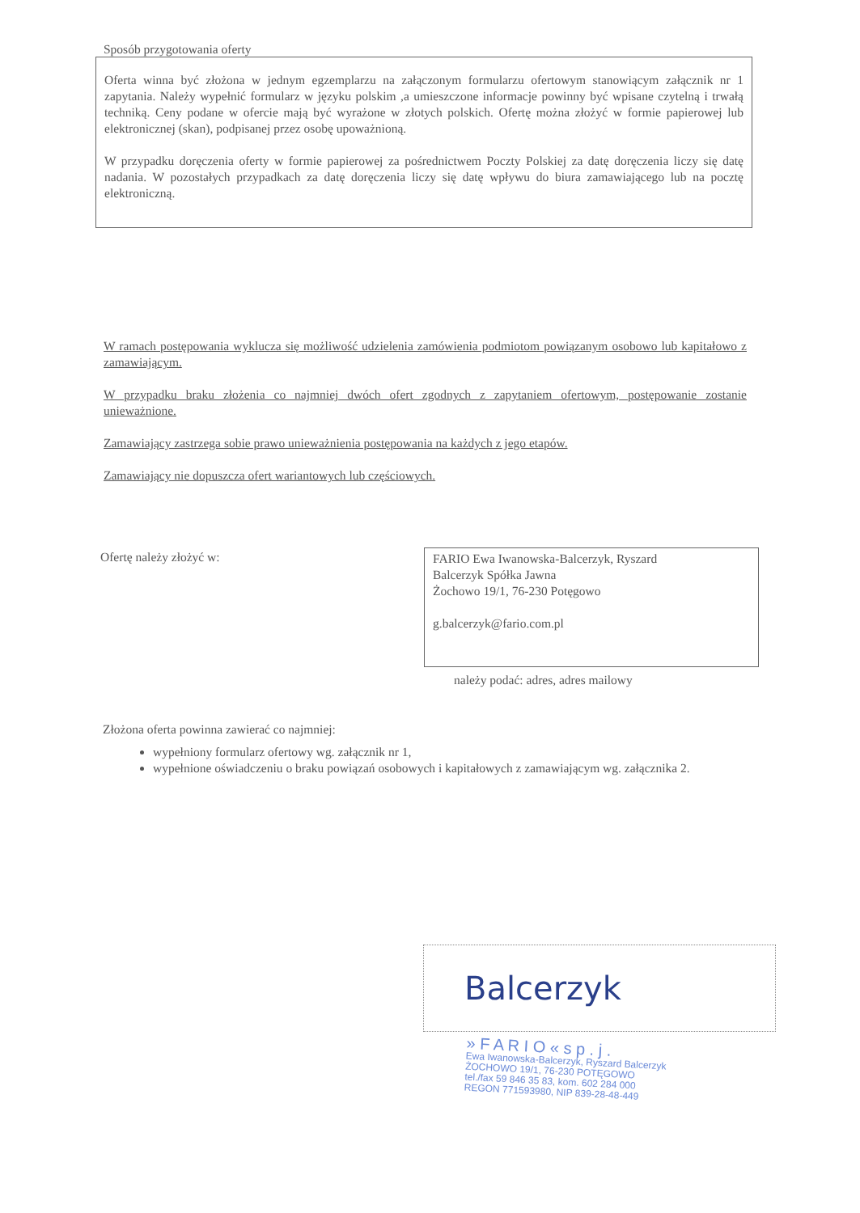Sposób przygotowania oferty
Oferta winna być złożona w jednym egzemplarzu na załączonym formularzu ofertowym stanowiącym załącznik nr 1 zapytania. Należy wypełnić formularz w języku polskim ,a umieszczone informacje powinny być wpisane czytelną i trwałą techniką. Ceny podane w ofercie mają być wyrażone w złotych polskich. Ofertę można złożyć w formie papierowej lub elektronicznej (skan), podpisanej przez osobę upoważnioną.
W przypadku doręczenia oferty w formie papierowej za pośrednictwem Poczty Polskiej za datę doręczenia liczy się datę nadania. W pozostałych przypadkach za datę doręczenia liczy się datę wpływu do biura zamawiającego lub na pocztę elektroniczną.
W ramach postępowania wyklucza się możliwość udzielenia zamówienia podmiotom powiązanym osobowo lub kapitałowo z zamawiającym.
W przypadku braku złożenia co najmniej dwóch ofert zgodnych z zapytaniem ofertowym, postępowanie zostanie unieważnione.
Zamawiający zastrzega sobie prawo unieważnienia postępowania na każdych z jego etapów.
Zamawiający nie dopuszcza ofert wariantowych lub częściowych.
Ofertę należy złożyć w:
FARIO Ewa Iwanowska-Balcerzyk, Ryszard
Balcerzyk Spółka Jawna
Żochowo 19/1, 76-230 Potęgowo
g.balcerzyk@fario.com.pl
należy podać: adres, adres mailowy
Złożona oferta powinna zawierać co najmniej:
wypełniony formularz ofertowy wg. załącznik nr 1,
wypełnione oświadczeniu o braku powiązań osobowych i kapitałowych z zamawiającym wg. załącznika 2.
Balcerzyk
» F A R I O « s p . j .
Ewa Iwanowska-Balcerzyk, Ryszard Balcerzyk
ŻOCHOWO 19/1, 76-230 POTĘGOWO
tel./fax 59 846 35 83, kom. 602 284 000
REGON 771593980, NIP 839-28-48-449